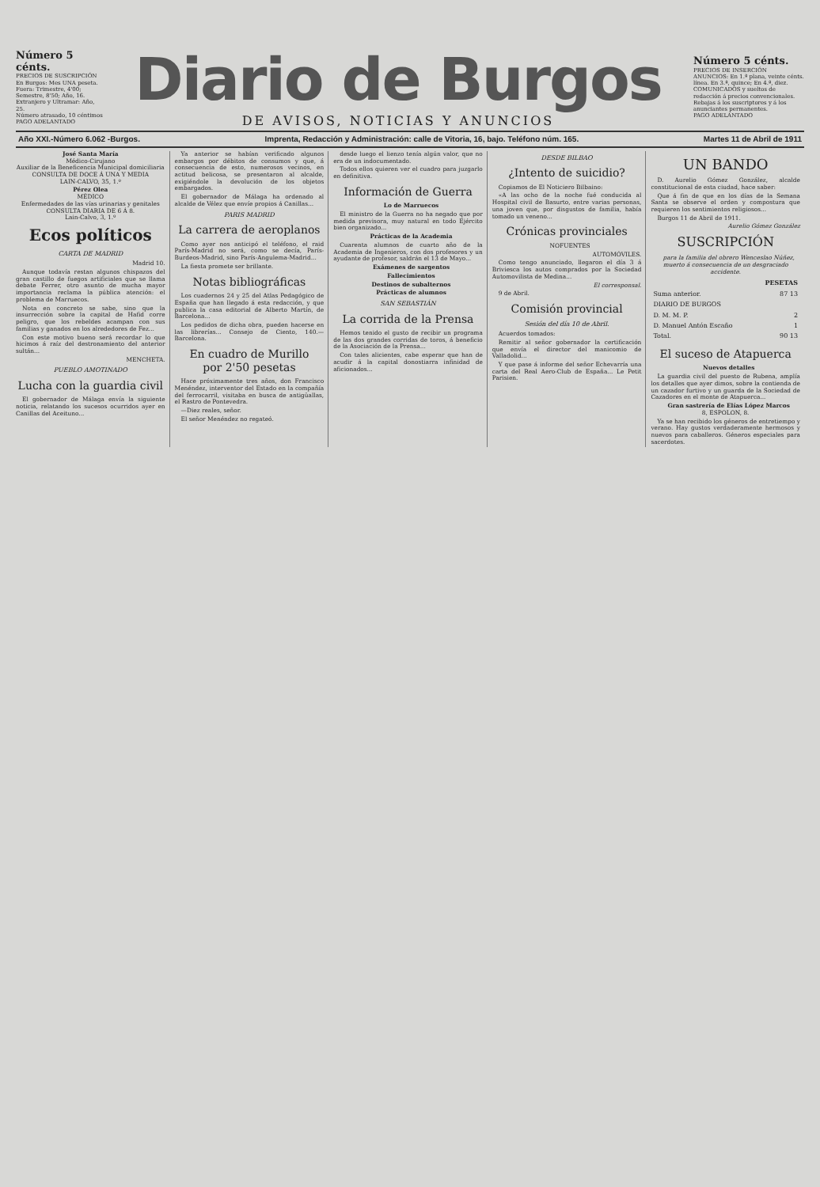Número 5 cénts.
PRECIOS DE SUSCRIPCIÓN
En Burgos: Mes UNA peseta. Fuera: Trimestre, 4'00; Semestre, 8'50; Año, 16. Extranjero y Ultramar: Año, 25.
Número atrasado, 10 céntimos
PAGO ADELANTADO
Diario de Burgos
DE AVISOS, NOTICIAS Y ANUNCIOS
Número 5 cénts.
PRECIOS DE INSERCIÓN
ANUNCIOS: En 1.ª plana, veinte cénts. línea. En 3.ª, quince; En 4.ª, diez. COMUNICADOS y sueltos de redacción á precios convencionales. Rebajas á los suscriptores y á los anunciantes permanentes.
PAGO ADELANTADO
Año XXI.-Número 6.062 -Burgos. Imprenta, Redacción y Administración: calle de Vitoria, 16, bajo. Teléfono núm. 165. Martes 11 de Abril de 1911
José Santa María
Médico-Cirujano
Auxiliar de la Beneficencia Municipal domiciliaria
CONSULTA DE DOCE Á UNA Y MEDIA
LAIN-CALVO, 35, 1.º
Pérez Olea
MÉDICO
Enfermedades de las vías urinarias y genitales
CONSULTA DIARIA DE 6 Á 8.
Lain-Calvo, 3, 1.º
Ecos políticos
CARTA DE MADRID
Madrid 10.
Aunque todavía restan algunos chispazos del gran castillo de fuegos artificiales que se llama debate Ferrer, otro asunto de mucha mayor importancia reclama la pública atención: el problema de Marruecos.
Nota en concreto se sabe, sino que la insurrección sobre la capital de Hafid corre peligro, que los rebeldes acampan con sus familias y ganados en los alrededores de Fez...
Con este motivo bueno será recordar lo que hicimos á raíz del destronamiento del anterior sultán...
MENCHETA.
PUEBLO AMOTINADO
Lucha con la guardia civil
El gobernador de Málaga envía la siguiente noticia, relatando los sucesos ocurridos ayer en Canillas del Aceituno...
Ya anterior se habían verificado algunos embargos por débitos de consumos y que, á consecuencia de esto, numerosos vecinos, en actitud belicosa, se presentaron al alcalde, exigiéndole la devolución de los objetos embargados.
El gobernador de Málaga ha ordenado al alcalde de Vélez que envíe propios á Canillas...
PARIS MADRID
La carrera de aeroplanos
Como ayer nos anticipó el teléfono, el raid París-Madrid no será, como se decía, París-Burdeos-Madrid, sino París-Angulema-Madrid...
La fiesta promete ser brillante.
Notas bibliográficas
Los cuadernos 24 y 25 del Atlas Pedagógico de España que han llegado á esta redacción, y que publica la casa editorial de Alberto Martín, de Barcelona...
Los pedidos de dicha obra, pueden hacerse en las librerías... Consejo de Ciento, 140.—Barcelona.
En cuadro de Murillo
por 2'50 pesetas
Hace próximamente tres años, don Francisco Menéndez, interventor del Estado en la compañía del ferrocarril, visitaba en busca de antigüallas, el Rastro de Pontevedra.
—Diez reales, señor.
El señor Menéndez no regateó.
desde luego el lienzo tenía algún valor, que no era de un indocumentado.
Todos ellos quieren ver el cuadro para juzgarlo en definitiva.
Información de Guerra
Lo de Marruecos
El ministro de la Guerra no ha negado que por medida previsora, muy natural en todo Ejército bien organizado...
Prácticas de la Academia
Cuarenta alumnos de cuarto año de la Academia de Ingenieros, con dos profesores y un ayudante de profesor, saldrán el 13 de Mayo...
Exámenes de sargentos
Fallecimientos
Destinos de subalternos
Prácticas de alumnos
SAN SEBASTIÁN
La corrida de la Prensa
Hemos tenido el gusto de recibir un programa de las dos grandes corridas de toros, á beneficio de la Asociación de la Prensa...
Con tales alicientes, cabe esperar que han de acudir á la capital donostiarra infinidad de aficionados...
DESDE BILBAO
¿Intento de suicidio?
Copiamos de El Noticiero Bilbaino:
«A las ocho de la noche fué conducida al Hospital civil de Basurto, entre varias personas, una joven que, por disgustos de familia, había tomado un veneno...
Crónicas provinciales
NOFUENTES
AUTOMÓVILES.
Como tengo anunciado, llegaron el día 3 á Briviesca los autos comprados por la Sociedad Automovilista de Medina...
El corresponsal.
9 de Abril.
Comisión provincial
Sesión del día 10 de Abril.
Acuerdos tomados:
Remitir al señor gobernador la certificación que envía el director del manicomio de Valladolid...
Y que pase á informe del señor Echevarría una carta del Real Aero-Club de España... Le Petit Parisien.
UN BANDO
D. Aurelio Gómez González, alcalde constitucional de esta ciudad, hace saber:
Que á fin de que en los días de la Semana Santa se observe el orden y compostura que requieren los sentimientos religiosos...
Burgos 11 de Abril de 1911.
Aurelio Gómez González
SUSCRIPCIÓN
para la familia del obrero Wenceslao Núñez, muerto á consecuencia de un desgraciado accidente.
| | PESETAS |
| --- | --- |
| Suma anterior. | 87 13 |
| DIARIO DE BURGOS | |
| D. M. M. P. | 2 |
| D. Manuel Antón Escaño | 1 |
| Total. | 90 13 |
El suceso de Atapuerca
Nuevos detalles
La guardia civil del puesto de Rubena, amplía los detalles que ayer dimos, sobre la contienda de un cazador furtivo y un guarda de la Sociedad de Cazadores en el monte de Atapuerca...
Gran sastrería de Elías López Marcos
8, ESPOLON, 8.
Ya se han recibido los géneros de entretiempo y verano. Hay gustos verdaderamente hermosos y nuevos para caballeros. Géneros especiales para sacerdotes.